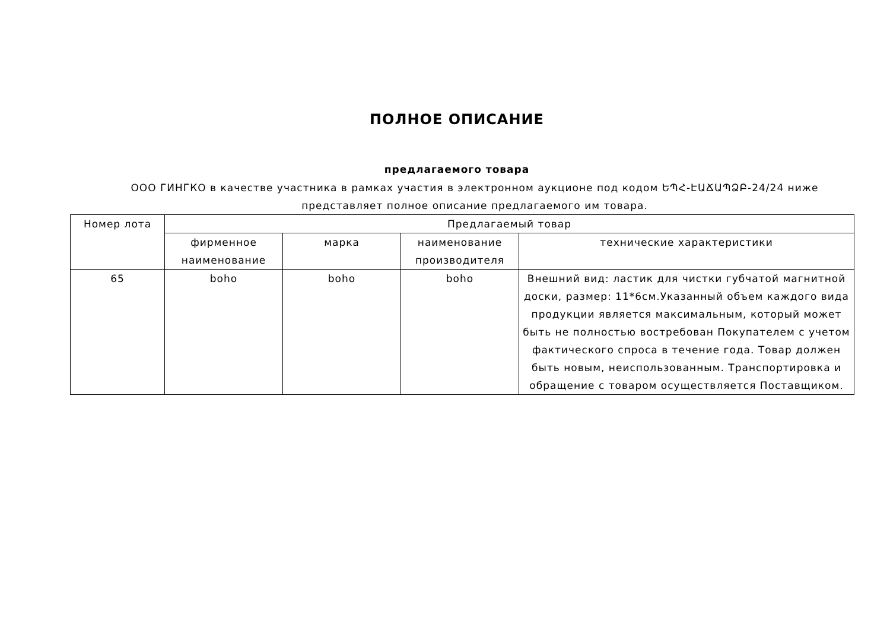ПОЛНОЕ ОПИСАНИЕ
предлагаемого товара
ООО ГИНГКО в качестве участника в рамках участия в электронном аукционе под кодом ԵՊՀ-ԷԱՃԱՊՁԲ-24/24 ниже представляет полное описание предлагаемого им товара.
| Номер лота | Предлагаемый товар | | | |
| --- | --- | --- | --- | --- |
| | фирменное наименование | марка | наименование производителя | технические характеристики |
| 65 | boho | boho | boho | Внешний вид: ластик для чистки губчатой магнитной доски, размер: 11*6см.Указанный объем каждого вида продукции является максимальным, который может быть не полностью востребован Покупателем с учетом фактического спроса в течение года. Товар должен быть новым, неиспользованным. Транспортировка и обращение с товаром осуществляется Поставщиком. |